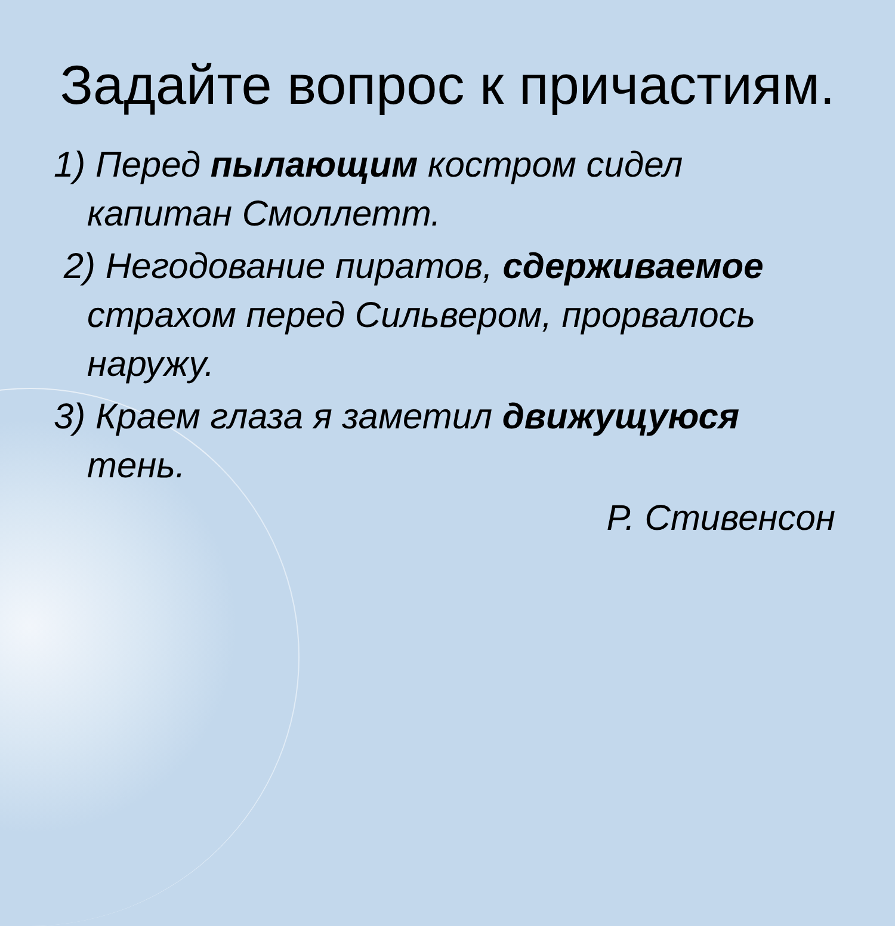Задайте вопрос к причастиям.
1) Перед пылающим костром сидел капитан Смоллетт.
2) Негодование пиратов, сдерживаемое страхом перед Сильвером, прорвалось наружу.
3) Краем глаза я заметил движущуюся тень.
Р. Стивенсон